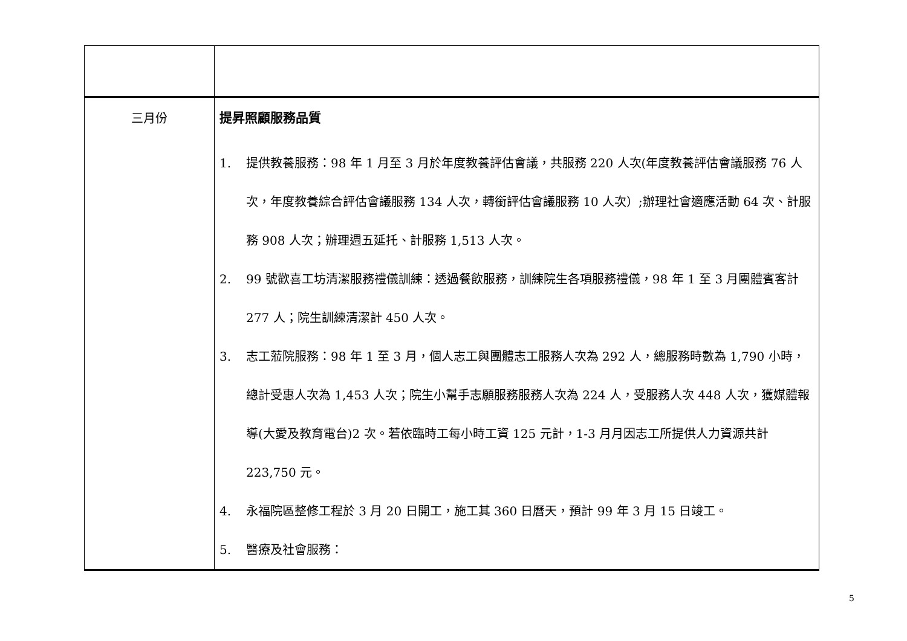| 三月份 | 提昇照顧服務品質 1. 提供教養服務：98 年 1 月至 3 月於年度教養評估會議，共服務 220 人次(年度教養評估會議服務 76 人次，年度教養綜合評估會議服務 134 人次，轉銜評估會議服務 10 人次）;辦理社會適應活動 64 次、計服務 908 人次；辦理週五延托、計服務 1,513 人次。 2. 99 號歡喜工坊清潔服務禮儀訓練：透過餐飲服務，訓練院生各項服務禮儀，98 年 1 至 3 月團體賓客計 277 人；院生訓練清潔計 450 人次。 3. 志工蒞院服務：98 年 1 至 3 月，個人志工與團體志工服務人次為 292 人，總服務時數為 1,790 小時，總計受惠人次為 1,453 人次；院生小幫手志願服務服務人次為 224 人，受服務人次 448 人次，獲媒體報導(大愛及教育電台)2 次。若依臨時工每小時工資 125 元計，1-3 月月因志工所提供人力資源共計 223,750 元。 4. 永福院區整修工程於 3 月 20 日開工，施工其 360 日曆天，預計 99 年 3 月 15 日竣工。 5. 醫療及社會服務： |
5